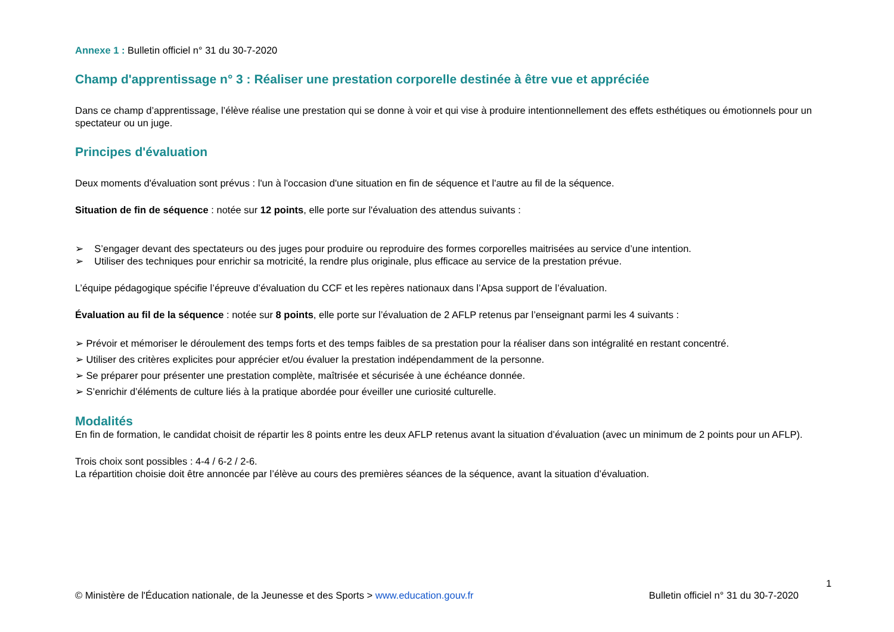Annexe 1 : Bulletin officiel n° 31 du 30-7-2020
Champ d'apprentissage n° 3 : Réaliser une prestation corporelle destinée à être vue et appréciée
Dans ce champ d’apprentissage, l’élève réalise une prestation qui se donne à voir et qui vise à produire intentionnellement des effets esthétiques ou émotionnels pour un spectateur ou un juge.
Principes d'évaluation
Deux moments d'évaluation sont prévus : l'un à l'occasion d'une situation en fin de séquence et l'autre au fil de la séquence.
Situation de fin de séquence : notée sur 12 points, elle porte sur l'évaluation des attendus suivants :
➢ S’engager devant des spectateurs ou des juges pour produire ou reproduire des formes corporelles maitrisées au service d’une intention.
➢ Utiliser des techniques pour enrichir sa motricité, la rendre plus originale, plus efficace au service de la prestation prévue.
L’équipe pédagogique spécifie l’épreuve d’évaluation du CCF et les repères nationaux dans l’Apsa support de l’évaluation.
Évaluation au fil de la séquence : notée sur 8 points, elle porte sur l’évaluation de 2 AFLP retenus par l’enseignant parmi les 4 suivants :
➢ Prévoir et mémoriser le déroulement des temps forts et des temps faibles de sa prestation pour la réaliser dans son intégralité en restant concentré.
➢ Utiliser des critères explicites pour apprécier et/ou évaluer la prestation indépendamment de la personne.
➢ Se préparer pour présenter une prestation complète, maîtrisée et sécurisée à une échéance donnée.
➢ S’enrichir d’éléments de culture liés à la pratique abordée pour éveiller une curiosité culturelle.
Modalités
En fin de formation, le candidat choisit de répartir les 8 points entre les deux AFLP retenus avant la situation d’évaluation (avec un minimum de 2 points pour un AFLP).
Trois choix sont possibles : 4-4 / 6-2 / 2-6.
La répartition choisie doit être annoncée par l’élève au cours des premières séances de la séquence, avant la situation d’évaluation.
1
© Ministère de l'Éducation nationale, de la Jeunesse et des Sports > www.education.gouv.fr Bulletin officiel n° 31 du 30-7-2020